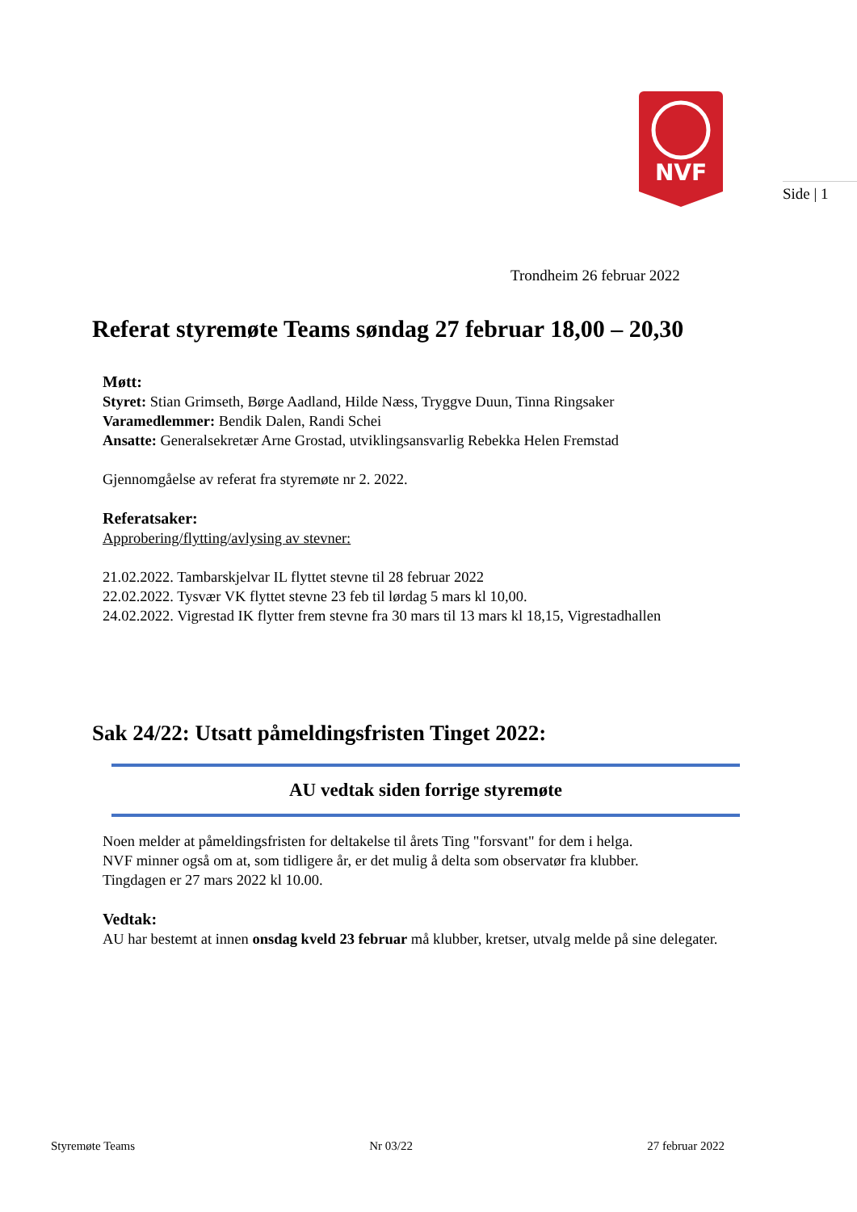NVF
Side | 1
Trondheim 26 februar 2022
Referat styremøte Teams søndag 27 februar 18,00 – 20,30
Møtt:
Styret: Stian Grimseth, Børge Aadland, Hilde Næss, Tryggve Duun, Tinna Ringsaker
Varamedlemmer: Bendik Dalen, Randi Schei
Ansatte: Generalsekretær Arne Grostad, utviklingsansvarlig Rebekka Helen Fremstad
Gjennomgåelse av referat fra styremøte nr 2. 2022.
Referatsaker:
Approbering/flytting/avlysing av stevner:
21.02.2022. Tambarskjelvar IL flyttet stevne til 28 februar 2022
22.02.2022. Tysvær VK flyttet stevne 23 feb til lørdag 5 mars kl 10,00.
24.02.2022. Vigrestad IK flytter frem stevne fra 30 mars til 13 mars kl 18,15, Vigrestadhallen
Sak 24/22: Utsatt påmeldingsfristen Tinget 2022:
AU vedtak siden forrige styremøte
Noen melder at påmeldingsfristen for deltakelse til årets Ting "forsvant" for dem i helga.
NVF minner også om at, som tidligere år, er det mulig å delta som observatør fra klubber.
Tingdagen er 27 mars 2022 kl 10.00.
Vedtak:
AU har bestemt at innen onsdag kveld 23 februar må klubber, kretser, utvalg melde på sine delegater.
Styremøte Teams Nr 03/22 27 februar 2022